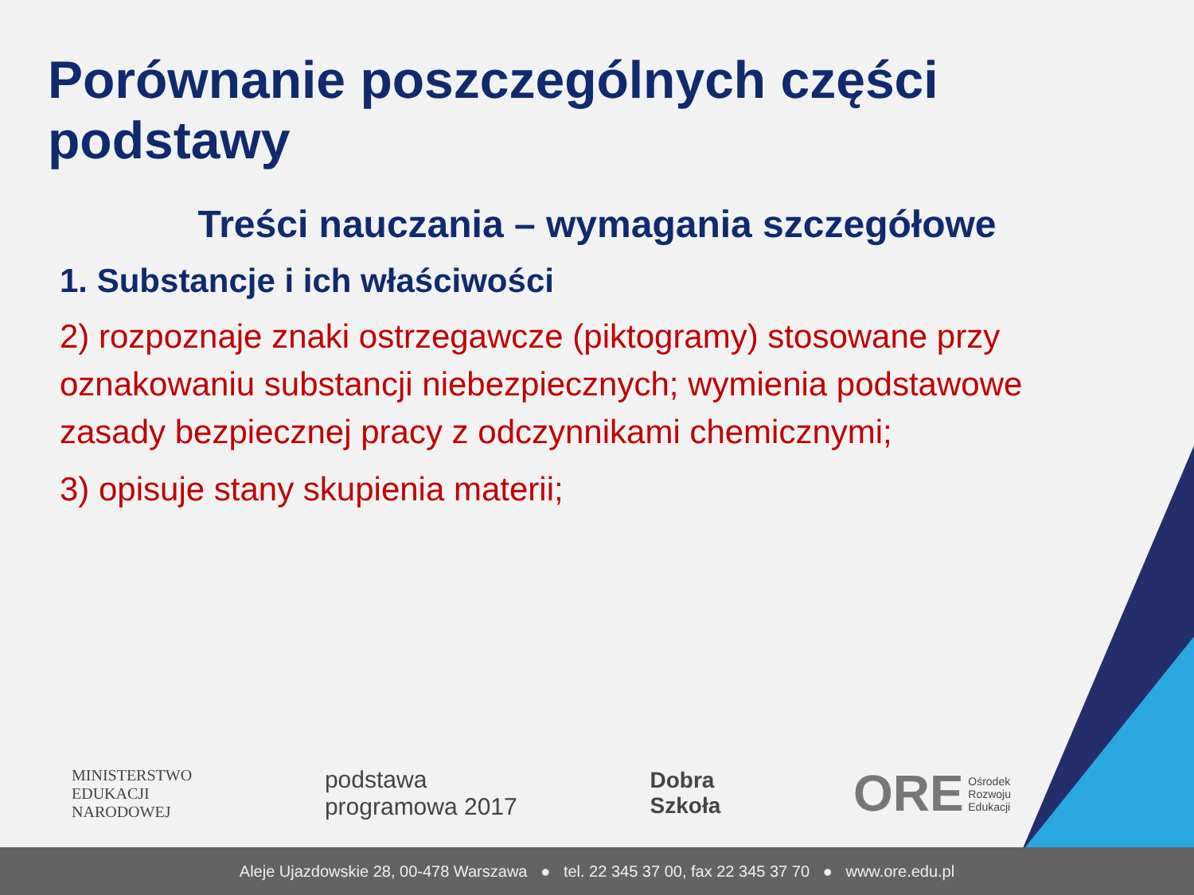Porównanie poszczególnych części podstawy
Treści nauczania – wymagania szczegółowe
1. Substancje i ich właściwości
2) rozpoznaje znaki ostrzegawcze (piktogramy) stosowane przy oznakowaniu substancji niebezpiecznych; wymienia podstawowe zasady bezpiecznej pracy z odczynnikami chemicznymi;
3) opisuje stany skupienia materii;
MINISTERSTWO
EDUKACJI
NARODOWEJ
podstawa
programowa 2017
Dobra
Szkoła
ORE Ośrodek
Rozwoju
Edukacji
Aleje Ujazdowskie 28, 00-478 Warszawa ● tel. 22 345 37 00, fax 22 345 37 70 ● www.ore.edu.pl